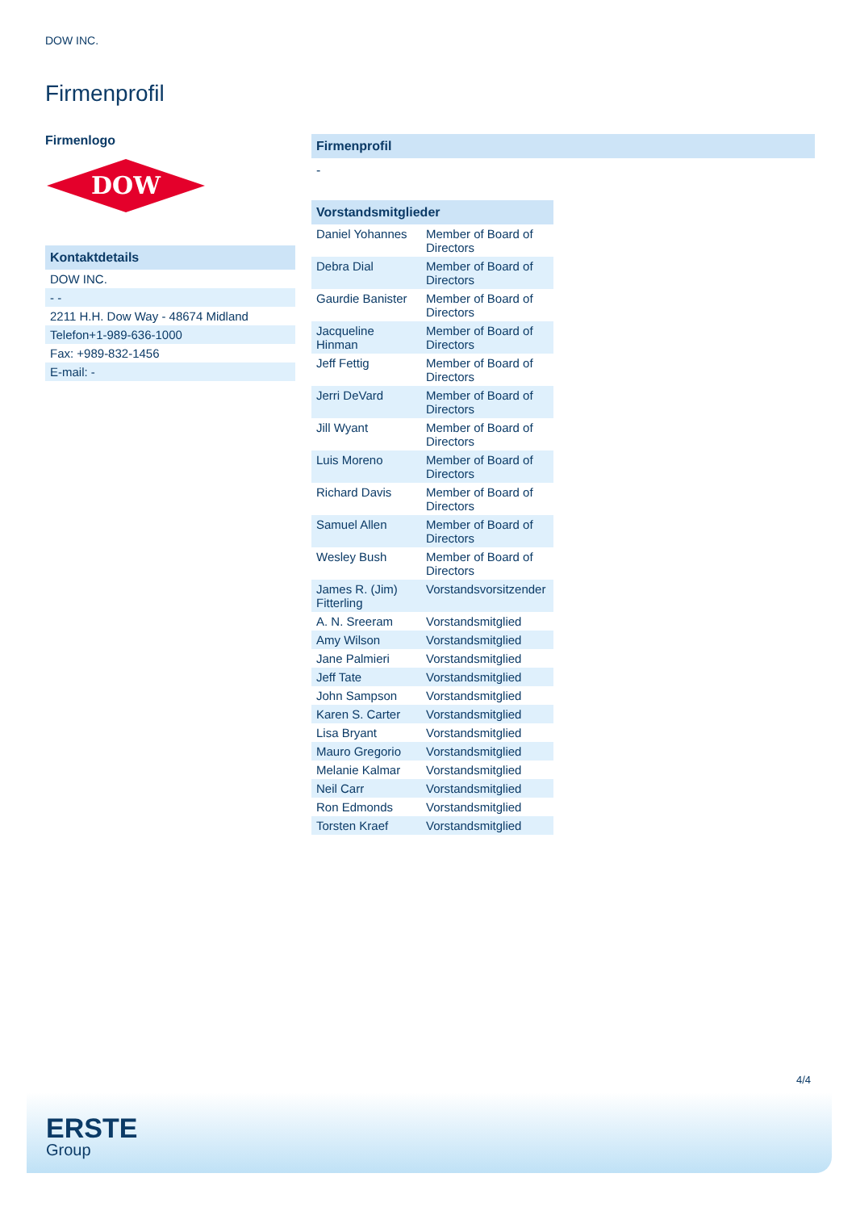DOW INC.
Firmenprofil
Firmenlogo
DOW
Kontaktdetails
| DOW INC. |
| - - |
| 2211 H.H. Dow Way - 48674 Midland |
| Telefon+1-989-636-1000 |
| Fax: +989-832-1456 |
| E-mail: - |
Firmenprofil
-
Vorstandsmitglieder
| Daniel Yohannes | Member of Board of Directors |
| Debra Dial | Member of Board of Directors |
| Gaurdie Banister | Member of Board of Directors |
| Jacqueline Hinman | Member of Board of Directors |
| Jeff Fettig | Member of Board of Directors |
| Jerri DeVard | Member of Board of Directors |
| Jill Wyant | Member of Board of Directors |
| Luis Moreno | Member of Board of Directors |
| Richard Davis | Member of Board of Directors |
| Samuel Allen | Member of Board of Directors |
| Wesley Bush | Member of Board of Directors |
| James R. (Jim) Fitterling | Vorstandsvorsitzender |
| A. N. Sreeram | Vorstandsmitglied |
| Amy Wilson | Vorstandsmitglied |
| Jane Palmieri | Vorstandsmitglied |
| Jeff Tate | Vorstandsmitglied |
| John Sampson | Vorstandsmitglied |
| Karen S. Carter | Vorstandsmitglied |
| Lisa Bryant | Vorstandsmitglied |
| Mauro Gregorio | Vorstandsmitglied |
| Melanie Kalmar | Vorstandsmitglied |
| Neil Carr | Vorstandsmitglied |
| Ron Edmonds | Vorstandsmitglied |
| Torsten Kraef | Vorstandsmitglied |
4/4
ERSTE
Group